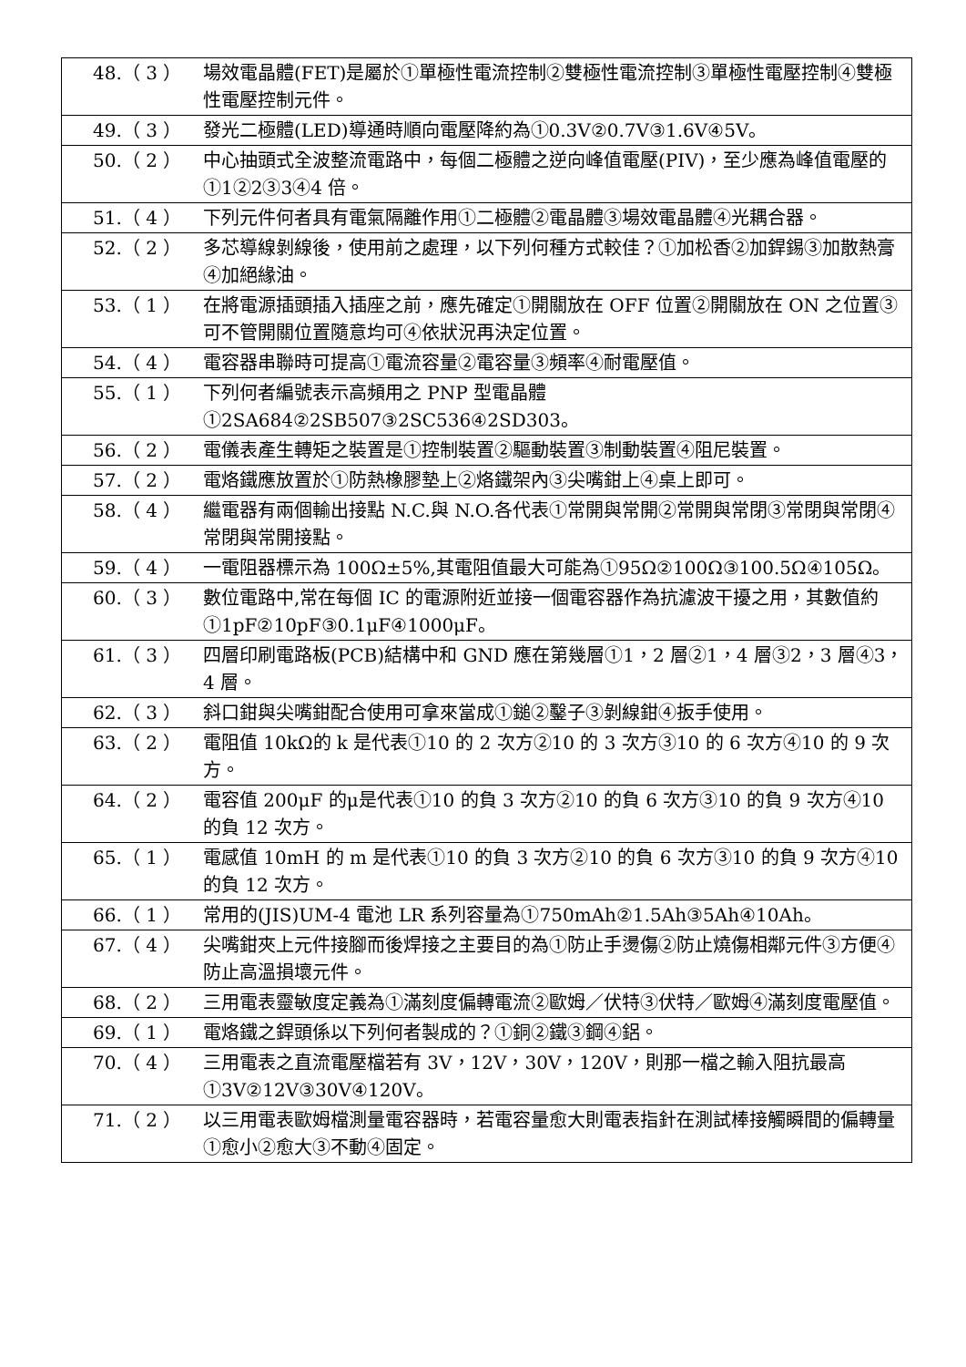48.（ 3 ） 場效電晶體(FET)是屬於①單極性電流控制②雙極性電流控制③單極性電壓控制④雙極性電壓控制元件。
49.（ 3 ） 發光二極體(LED)導通時順向電壓降約為①0.3V②0.7V③1.6V④5V。
50.（ 2 ） 中心抽頭式全波整流電路中，每個二極體之逆向峰值電壓(PIV)，至少應為峰值電壓的①1②2③3④4 倍。
51.（ 4 ） 下列元件何者具有電氣隔離作用①二極體②電晶體③場效電晶體④光耦合器。
52.（ 2 ） 多芯導線剝線後，使用前之處理，以下列何種方式較佳？①加松香②加銲錫③加散熱膏④加絕緣油。
53.（ 1 ） 在將電源插頭插入插座之前，應先確定①開關放在 OFF 位置②開關放在 ON 之位置③可不管開關位置隨意均可④依狀況再決定位置。
54.（ 4 ） 電容器串聯時可提高①電流容量②電容量③頻率④耐電壓值。
55.（ 1 ） 下列何者編號表示高頻用之 PNP 型電晶體①2SA684②2SB507③2SC536④2SD303。
56.（ 2 ） 電儀表產生轉矩之裝置是①控制裝置②驅動裝置③制動裝置④阻尼裝置。
57.（ 2 ） 電烙鐵應放置於①防熱橡膠墊上②烙鐵架內③尖嘴鉗上④桌上即可。
58.（ 4 ） 繼電器有兩個輸出接點 N.C.與 N.O.各代表①常開與常開②常開與常閉③常閉與常閉④常閉與常開接點。
59.（ 4 ） 一電阻器標示為 100Ω±5%,其電阻值最大可能為①95Ω②100Ω③100.5Ω④105Ω。
60.（ 3 ） 數位電路中,常在每個 IC 的電源附近並接一個電容器作為抗濾波干擾之用，其數值約①1pF②10pF③0.1μF④1000μF。
61.（ 3 ） 四層印刷電路板(PCB)結構中和 GND 應在第幾層①1，2 層②1，4 層③2，3 層④3，4 層。
62.（ 3 ） 斜口鉗與尖嘴鉗配合使用可拿來當成①鎚②鑿子③剝線鉗④扳手使用。
63.（ 2 ） 電阻值 10kΩ的 k 是代表①10 的 2 次方②10 的 3 次方③10 的 6 次方④10 的 9 次方。
64.（ 2 ） 電容值 200μF 的μ是代表①10 的負 3 次方②10 的負 6 次方③10 的負 9 次方④10 的負 12 次方。
65.（ 1 ） 電感值 10mH 的 m 是代表①10 的負 3 次方②10 的負 6 次方③10 的負 9 次方④10 的負 12 次方。
66.（ 1 ） 常用的(JIS)UM-4 電池 LR 系列容量為①750mAh②1.5Ah③5Ah④10Ah。
67.（ 4 ） 尖嘴鉗夾上元件接腳而後焊接之主要目的為①防止手燙傷②防止燒傷相鄰元件③方便④防止高溫損壞元件。
68.（ 2 ） 三用電表靈敏度定義為①滿刻度偏轉電流②歐姆／伏特③伏特／歐姆④滿刻度電壓值。
69.（ 1 ） 電烙鐵之銲頭係以下列何者製成的？①銅②鐵③鋼④鋁。
70.（ 4 ） 三用電表之直流電壓檔若有 3V，12V，30V，120V，則那一檔之輸入阻抗最高①3V②12V③30V④120V。
71.（ 2 ） 以三用電表歐姆檔測量電容器時，若電容量愈大則電表指針在測試棒接觸瞬間的偏轉量①愈小②愈大③不動④固定。